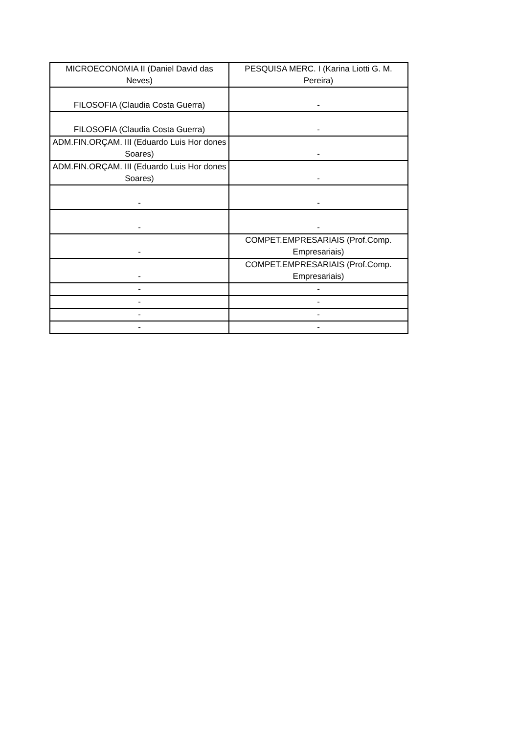| MICROECONOMIA II (Daniel David das Neves) | PESQUISA MERC. I (Karina Liotti G. M. Pereira) |
| FILOSOFIA (Claudia Costa Guerra) | - |
| FILOSOFIA (Claudia Costa Guerra) | - |
| ADM.FIN.ORÇAM. III (Eduardo Luis Hor dones Soares) | - |
| ADM.FIN.ORÇAM. III (Eduardo Luis Hor dones Soares) | - |
| - | - |
| - | - |
| - | COMPET.EMPRESARIAIS (Prof.Comp. Empresariais) |
| - | COMPET.EMPRESARIAIS (Prof.Comp. Empresariais) |
| - | - |
| - | - |
| - | - |
| - | - |